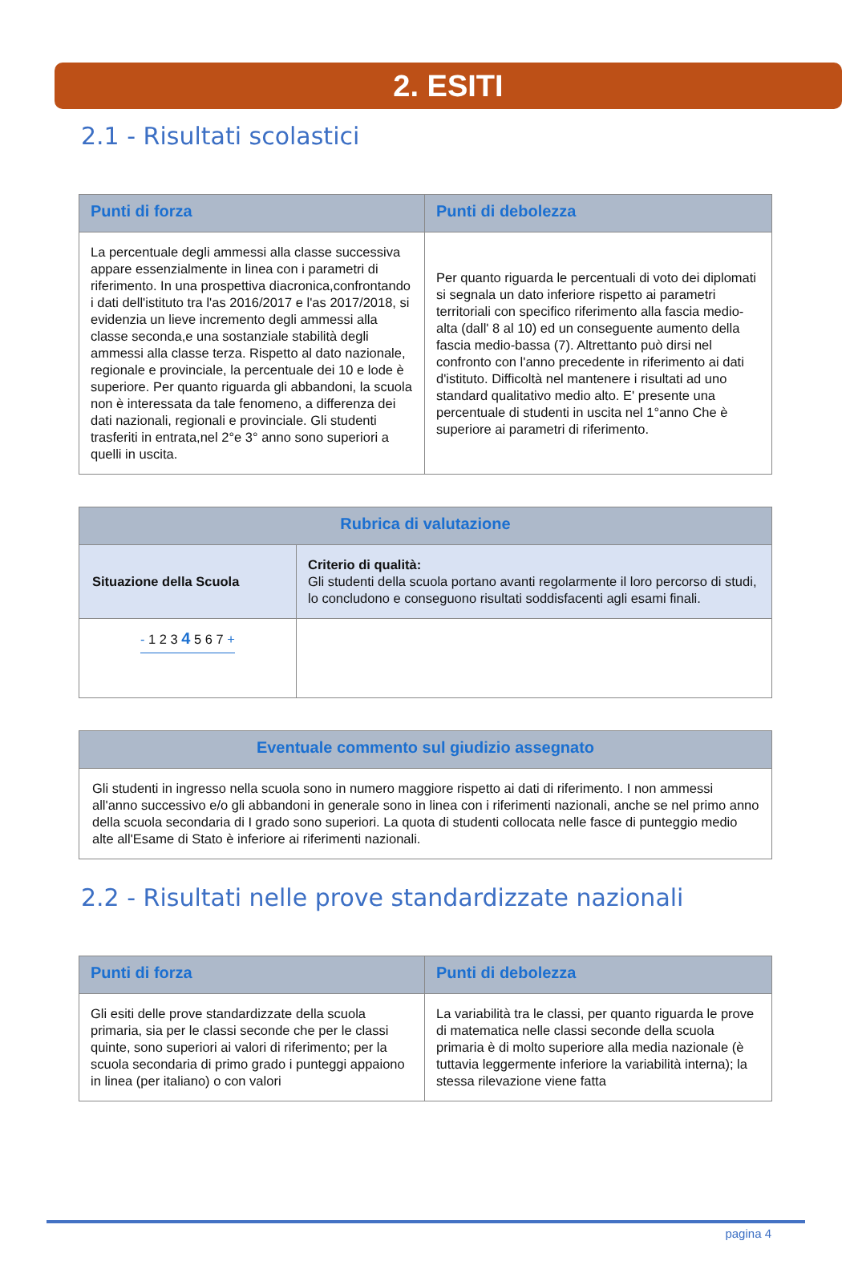2. ESITI
2.1 - Risultati scolastici
| Punti di forza | Punti di debolezza |
| --- | --- |
| La percentuale degli ammessi alla classe successiva appare essenzialmente in linea con i parametri di riferimento. In una prospettiva diacronica,confrontando i dati dell'istituto tra l'as 2016/2017 e l'as 2017/2018, si evidenzia un lieve incremento degli ammessi alla classe seconda,e una sostanziale stabilità degli ammessi alla classe terza. Rispetto al dato nazionale, regionale e provinciale, la percentuale dei 10 e lode è superiore. Per quanto riguarda gli abbandoni, la scuola non è interessata da tale fenomeno, a differenza dei dati nazionali, regionali e provinciale. Gli studenti trasferiti in entrata,nel 2°e 3° anno sono superiori a quelli in uscita. | Per quanto riguarda le percentuali di voto dei diplomati si segnala un dato inferiore rispetto ai parametri territoriali con specifico riferimento alla fascia medio-alta (dall' 8 al 10) ed un conseguente aumento della fascia medio-bassa (7). Altrettanto può dirsi nel confronto con l'anno precedente in riferimento ai dati d'istituto. Difficoltà nel mantenere i risultati ad uno standard qualitativo medio alto. E' presente una percentuale di studenti in uscita nel 1°anno Che è superiore ai parametri di riferimento. |
| Rubrica di valutazione | |
| --- | --- |
| Situazione della Scuola | Criterio di qualità: Gli studenti della scuola portano avanti regolarmente il loro percorso di studi, lo concludono e conseguono risultati soddisfacenti agli esami finali. |
| - 1 2 3 4 5 6 7 + | |
| Eventuale commento sul giudizio assegnato |
| --- |
| Gli studenti in ingresso nella scuola sono in numero maggiore rispetto ai dati di riferimento. I non ammessi all'anno successivo e/o gli abbandoni in generale sono in linea con i riferimenti nazionali, anche se nel primo anno della scuola secondaria di I grado sono superiori. La quota di studenti collocata nelle fasce di punteggio medio alte all'Esame di Stato è inferiore ai riferimenti nazionali. |
2.2 - Risultati nelle prove standardizzate nazionali
| Punti di forza | Punti di debolezza |
| --- | --- |
| Gli esiti delle prove standardizzate della scuola primaria, sia per le classi seconde che per le classi quinte, sono superiori ai valori di riferimento; per la scuola secondaria di primo grado i punteggi appaiono in linea (per italiano) o con valori | La variabilità tra le classi, per quanto riguarda le prove di matematica nelle classi seconde della scuola primaria è di molto superiore alla media nazionale (è tuttavia leggermente inferiore la variabilità interna); la stessa rilevazione viene fatta |
pagina 4